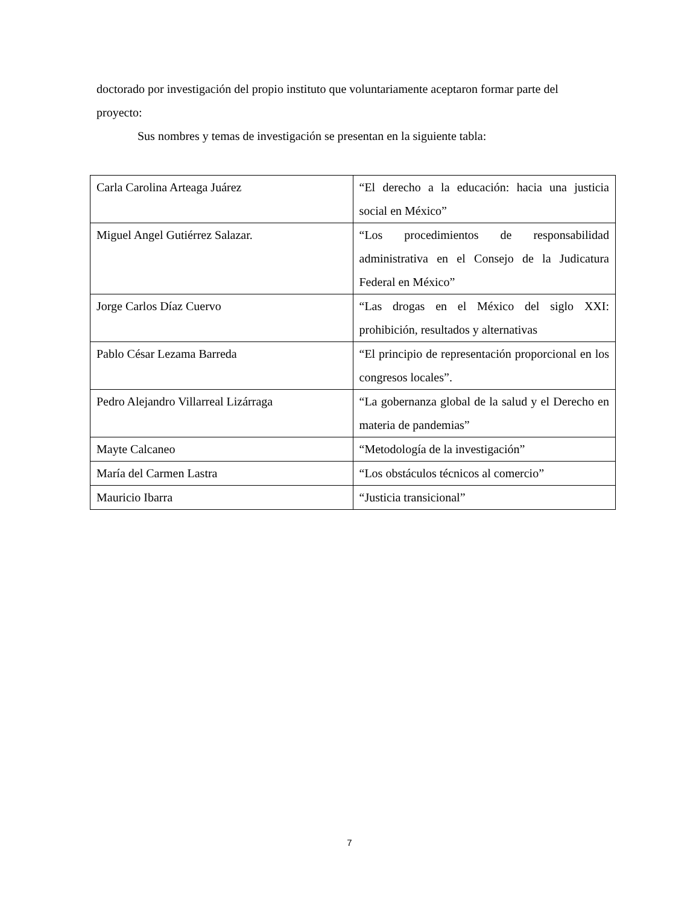doctorado por investigación del propio instituto que voluntariamente aceptaron formar parte del proyecto:
Sus nombres y temas de investigación se presentan en la siguiente tabla:
| Carla Carolina Arteaga Juárez | “El derecho a la educación: hacia una justicia social en México” |
| Miguel Angel Gutiérrez Salazar. | “Los procedimientos de responsabilidad administrativa en el Consejo de la Judicatura Federal en México” |
| Jorge Carlos Díaz Cuervo | “Las drogas en el México del siglo XXI: prohibición, resultados y alternativas |
| Pablo César Lezama Barreda | “El principio de representación proporcional en los congresos locales”. |
| Pedro Alejandro Villarreal Lizárraga | “La gobernanza global de la salud y el Derecho en materia de pandemias” |
| Mayte Calcaneo | “Metodología de la investigación” |
| María del Carmen Lastra | “Los obstáculos técnicos al comercio” |
| Mauricio Ibarra | “Justicia transicional” |
7